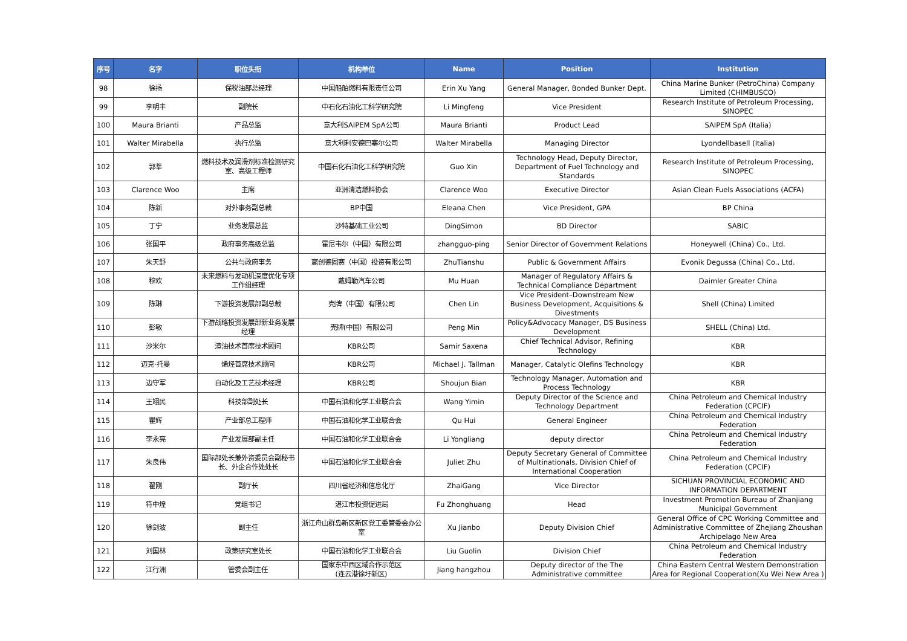| 序号 | 名字 | 职位头衔 | 机构单位 | Name | Position | Institution |
| --- | --- | --- | --- | --- | --- | --- |
| 98 | 徐扬 | 保税油部总经理 | 中国船舶燃料有限责任公司 | Erin Xu Yang | General Manager, Bonded Bunker Dept. | China Marine Bunker (PetroChina) Company Limited (CHIMBUSCO) |
| 99 | 李明丰 | 副院长 | 中石化石油化工科学研究院 | Li Mingfeng | Vice President | Research Institute of Petroleum Processing, SINOPEC |
| 100 | Maura Brianti | 产品总监 | 意大利SAIPEM SpA公司 | Maura Brianti | Product Lead | SAIPEM SpA (Italia) |
| 101 | Walter Mirabella | 执行总监 | 意大利利安德巴塞尔公司 | Walter Mirabella | Managing Director | Lyondellbasell (Italia) |
| 102 | 郭莘 | 燃料技术及润滑剂标准检测研究室、高级工程师 | 中国石化石油化工科学研究院 | Guo Xin | Technology Head, Deputy Director, Department of Fuel Technology and Standards | Research Institute of Petroleum Processing, SINOPEC |
| 103 | Clarence Woo | 主席 | 亚洲清洁燃料协会 | Clarence Woo | Executive Director | Asian Clean Fuels Associations (ACFA) |
| 104 | 陈新 | 对外事务副总裁 | BP中国 | Eleana Chen | Vice President, GPA | BP China |
| 105 | 丁宁 | 业务发展总监 | 沙特基础工业公司 | DingSimon | BD Director | SABIC |
| 106 | 张国平 | 政府事务高级总监 | 霍尼韦尔（中国）有限公司 | zhangguo-ping | Senior Director of Government Relations | Honeywell (China) Co., Ltd. |
| 107 | 朱天舒 | 公共与政府事务 | 赢创德固赛（中国）投资有限公司 | ZhuTianshu | Public & Government Affairs | Evonik Degussa (China) Co., Ltd. |
| 108 | 穆欢 | 未来燃料与发动机深度优化专项工作组经理 | 戴姆勒汽车公司 | Mu Huan | Manager of Regulatory Affairs & Technical Compliance Department | Daimler Greater China |
| 109 | 陈琳 | 下游投资发展部副总裁 | 壳牌（中国）有限公司 | Chen Lin | Vice President–Downstream New Business Development, Acquisitions & Divestments | Shell (China) Limited |
| 110 | 彭敏 | 下游战略投资发展部新业务发展经理 | 壳牌(中国）有限公司 | Peng Min | Policy&Advocacy Manager, DS Business Development | SHELL (China) Ltd. |
| 111 | 沙米尔 | 渣油技术首席技术顾问 | KBR公司 | Samir Saxena | Chief Technical Advisor, Refining Technology | KBR |
| 112 | 迈克·托曼 | 烯烃首席技术顾问 | KBR公司 | Michael J. Tallman | Manager, Catalytic Olefins Technology | KBR |
| 113 | 边守军 | 自动化及工艺技术经理 | KBR公司 | Shoujun Bian | Technology Manager, Automation and Process Technology | KBR |
| 114 | 王翊民 | 科技部副处长 | 中国石油和化学工业联合会 | Wang Yimin | Deputy Director of the Science and Technology Department | China Petroleum and Chemical Industry Federation (CPCIF) |
| 115 | 瞿辉 | 产业部总工程师 | 中国石油和化学工业联合会 | Qu Hui | General Engineer | China Petroleum and Chemical Industry Federation |
| 116 | 李永亮 | 产业发展部副主任 | 中国石油和化学工业联合会 | Li Yongliang | deputy director | China Petroleum and Chemical Industry Federation |
| 117 | 朱良伟 | 国际部处长兼外资委员会副秘书长、外企合作处处长 | 中国石油和化学工业联合会 | Juliet Zhu | Deputy Secretary General of Committee of Multinationals, Division Chief of International Cooperation | China Petroleum and Chemical Industry Federation (CPCIF) |
| 118 | 翟刚 | 副厅长 | 四川省经济和信息化厅 | ZhaiGang | Vice Director | SICHUAN PROVINCIAL ECONOMIC AND INFORMATION DEPARTMENT |
| 119 | 符中煌 | 党组书记 | 湛江市投资促进局 | Fu Zhonghuang | Head | Investment Promotion Bureau of Zhanjiang Municipal Government |
| 120 | 徐剑波 | 副主任 | 浙江舟山群岛新区新区党工委管委会办公室 | Xu Jianbo | Deputy Division Chief | General Office of CPC Working Committee and Administrative Committee of Zhejiang Zhoushan Archipelago New Area |
| 121 | 刘国林 | 政策研究室处长 | 中国石油和化学工业联合会 | Liu Guolin | Division Chief | China Petroleum and Chemical Industry Federation |
| 122 | 江行洲 | 管委会副主任 | 国家东中西区域合作示范区 (连云港徐圩新区) | Jiang hangzhou | Deputy director of the The Administrative committee | China Eastern Central Western Demonstration Area for Regional Cooperation(Xu Wei New Area ) |